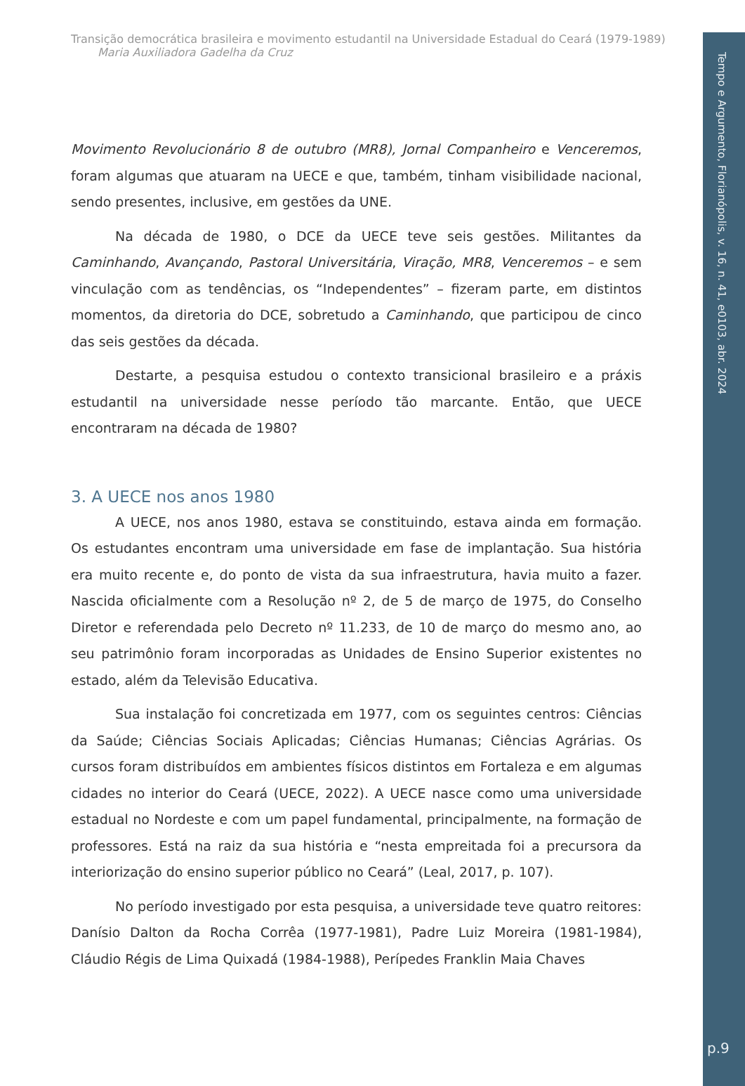Transição democrática brasileira e movimento estudantil na Universidade Estadual do Ceará (1979-1989)
Maria Auxiliadora Gadelha da Cruz
Movimento Revolucionário 8 de outubro (MR8), Jornal Companheiro e Venceremos, foram algumas que atuaram na UECE e que, também, tinham visibilidade nacional, sendo presentes, inclusive, em gestões da UNE.
Na década de 1980, o DCE da UECE teve seis gestões. Militantes da Caminhando, Avançando, Pastoral Universitária, Viração, MR8, Venceremos – e sem vinculação com as tendências, os “Independentes” – fizeram parte, em distintos momentos, da diretoria do DCE, sobretudo a Caminhando, que participou de cinco das seis gestões da década.
Destarte, a pesquisa estudou o contexto transicional brasileiro e a práxis estudantil na universidade nesse período tão marcante. Então, que UECE encontraram na década de 1980?
3. A UECE nos anos 1980
A UECE, nos anos 1980, estava se constituindo, estava ainda em formação. Os estudantes encontram uma universidade em fase de implantação. Sua história era muito recente e, do ponto de vista da sua infraestrutura, havia muito a fazer. Nascida oficialmente com a Resolução nº 2, de 5 de março de 1975, do Conselho Diretor e referendada pelo Decreto nº 11.233, de 10 de março do mesmo ano, ao seu patrimônio foram incorporadas as Unidades de Ensino Superior existentes no estado, além da Televisão Educativa.
Sua instalação foi concretizada em 1977, com os seguintes centros: Ciências da Saúde; Ciências Sociais Aplicadas; Ciências Humanas; Ciências Agrárias. Os cursos foram distribuídos em ambientes físicos distintos em Fortaleza e em algumas cidades no interior do Ceará (UECE, 2022). A UECE nasce como uma universidade estadual no Nordeste e com um papel fundamental, principalmente, na formação de professores. Está na raiz da sua história e “nesta empreitada foi a precursora da interiorização do ensino superior público no Ceará” (Leal, 2017, p. 107).
No período investigado por esta pesquisa, a universidade teve quatro reitores: Danísio Dalton da Rocha Corrêa (1977-1981), Padre Luiz Moreira (1981-1984), Cláudio Régis de Lima Quixadá (1984-1988), Perípedes Franklin Maia Chaves
Tempo e Argumento, Florianópolis, v. 16, n. 41, e0103, abr. 2024
p.9